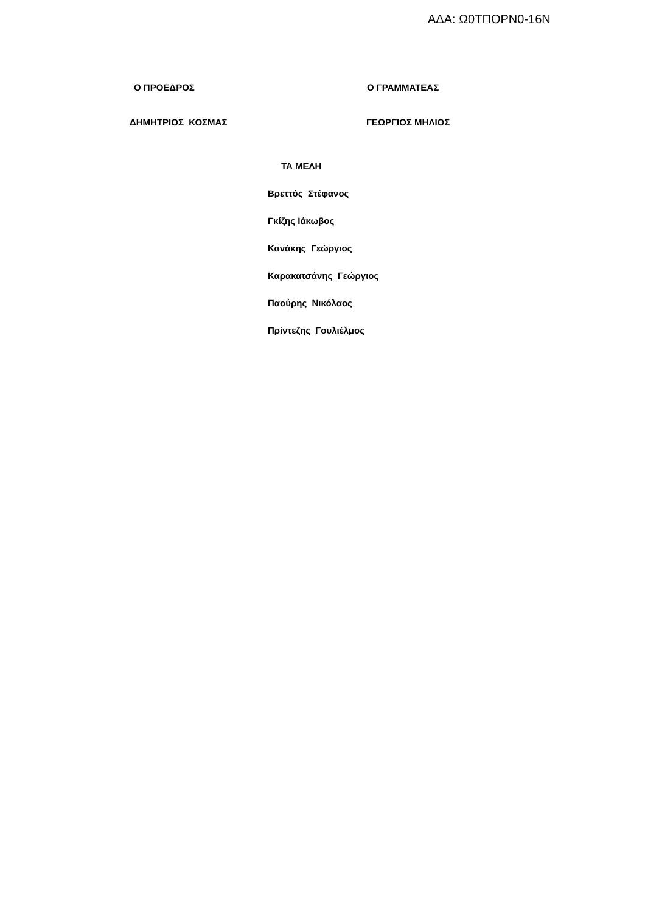ΑΔΑ: Ω0ΤΠΟΡΝ0-16Ν
Ο ΠΡΟΕΔΡΟΣ Ο ΓΡΑΜΜΑΤΕΑΣ
ΔΗΜΗΤΡΙΟΣ ΚΟΣΜΑΣ ΓΕΩΡΓΙΟΣ ΜΗΛΙΟΣ
ΤΑ ΜΕΛΗ
Βρεττός Στέφανος
Γκίζης Ιάκωβος
Κανάκης Γεώργιος
Καρακατσάνης Γεώργιος
Παούρης Νικόλαος
Πρίντεζης Γουλιέλμος